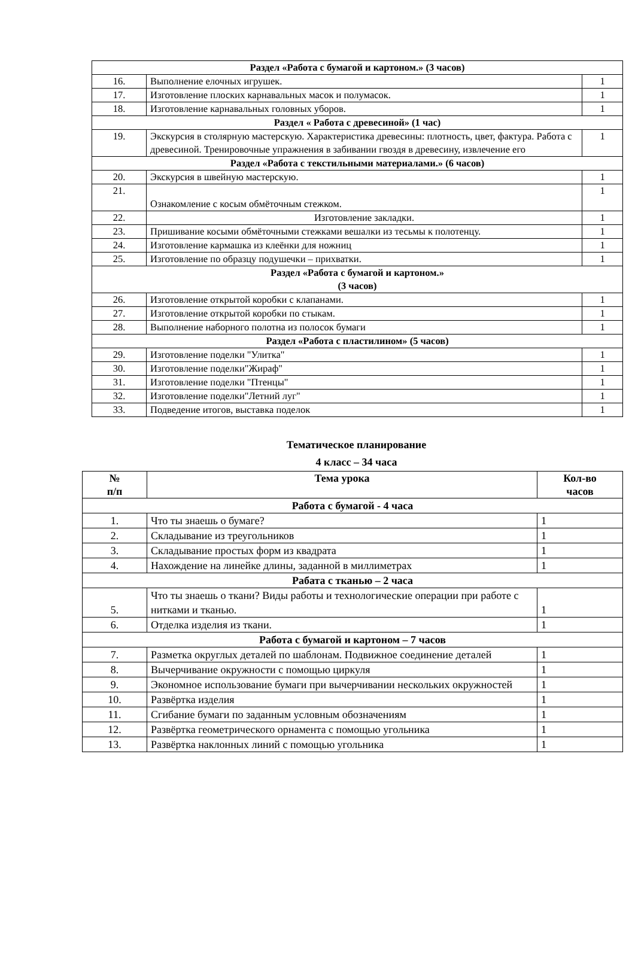| Раздел «Работа с бумагой и картоном.» (3 часов) | | |
| 16. | Выполнение елочных игрушек. | 1 |
| 17. | Изготовление плоских карнавальных масок и полумасок. | 1 |
| 18. | Изготовление карнавальных головных уборов. | 1 |
| Раздел « Работа с древесиной» (1 час) | | |
| 19. | Экскурсия в столярную мастерскую. Характеристика древесины: плотность, цвет, фактура. Работа с древесиной. Тренировочные упражнения в забивании гвоздя в древесину, извлечение его | 1 |
| Раздел «Работа с текстильными материалами.» (6 часов) | | |
| 20. | Экскурсия в швейную мастерскую. | 1 |
| 21. | Ознакомление с косым обмёточным стежком. | 1 |
| 22. | Изготовление закладки. | 1 |
| 23. | Пришивание косыми обмёточными стежками вешалки из тесьмы к полотенцу. | 1 |
| 24. | Изготовление кармашка из клеёнки для ножниц | 1 |
| 25. | Изготовление по образцу подушечки – прихватки. | 1 |
| Раздел «Работа с бумагой и картоном.» (3 часов) | | |
| 26. | Изготовление открытой коробки с клапанами. | 1 |
| 27. | Изготовление открытой коробки по стыкам. | 1 |
| 28. | Выполнение наборного полотна из полосок бумаги | 1 |
| Раздел «Работа с пластилином» (5 часов) | | |
| 29. | Изготовление поделки "Улитка" | 1 |
| 30. | Изготовление поделки"Жираф" | 1 |
| 31. | Изготовление поделки "Птенцы" | 1 |
| 32. | Изготовление поделки"Летний луг" | 1 |
| 33. | Подведение итогов, выставка поделок | 1 |
Тематическое планирование
4 класс – 34 часа
| № п/п | Тема урока | Кол-во часов |
| --- | --- | --- |
| Работа с бумагой - 4 часа | | |
| 1. | Что ты знаешь о бумаге? | 1 |
| 2. | Складывание из треугольников | 1 |
| 3. | Складывание простых форм из квадрата | 1 |
| 4. | Нахождение на линейке длины, заданной в миллиметрах | 1 |
| Рабата с тканью – 2 часа | | |
| 5. | Что ты знаешь о ткани? Виды работы и технологические операции при работе с нитками и тканью. | 1 |
| 6. | Отделка изделия из ткани. | 1 |
| Работа с бумагой и картоном – 7 часов | | |
| 7. | Разметка округлых деталей по шаблонам. Подвижное соединение деталей | 1 |
| 8. | Вычерчивание окружности с помощью циркуля | 1 |
| 9. | Экономное использование бумаги при вычерчивании нескольких окружностей | 1 |
| 10. | Развёртка изделия | 1 |
| 11. | Сгибание бумаги по заданным условным обозначениям | 1 |
| 12. | Развёртка геометрического орнамента с помощью угольника | 1 |
| 13. | Развёртка наклонных линий с помощью угольника | 1 |